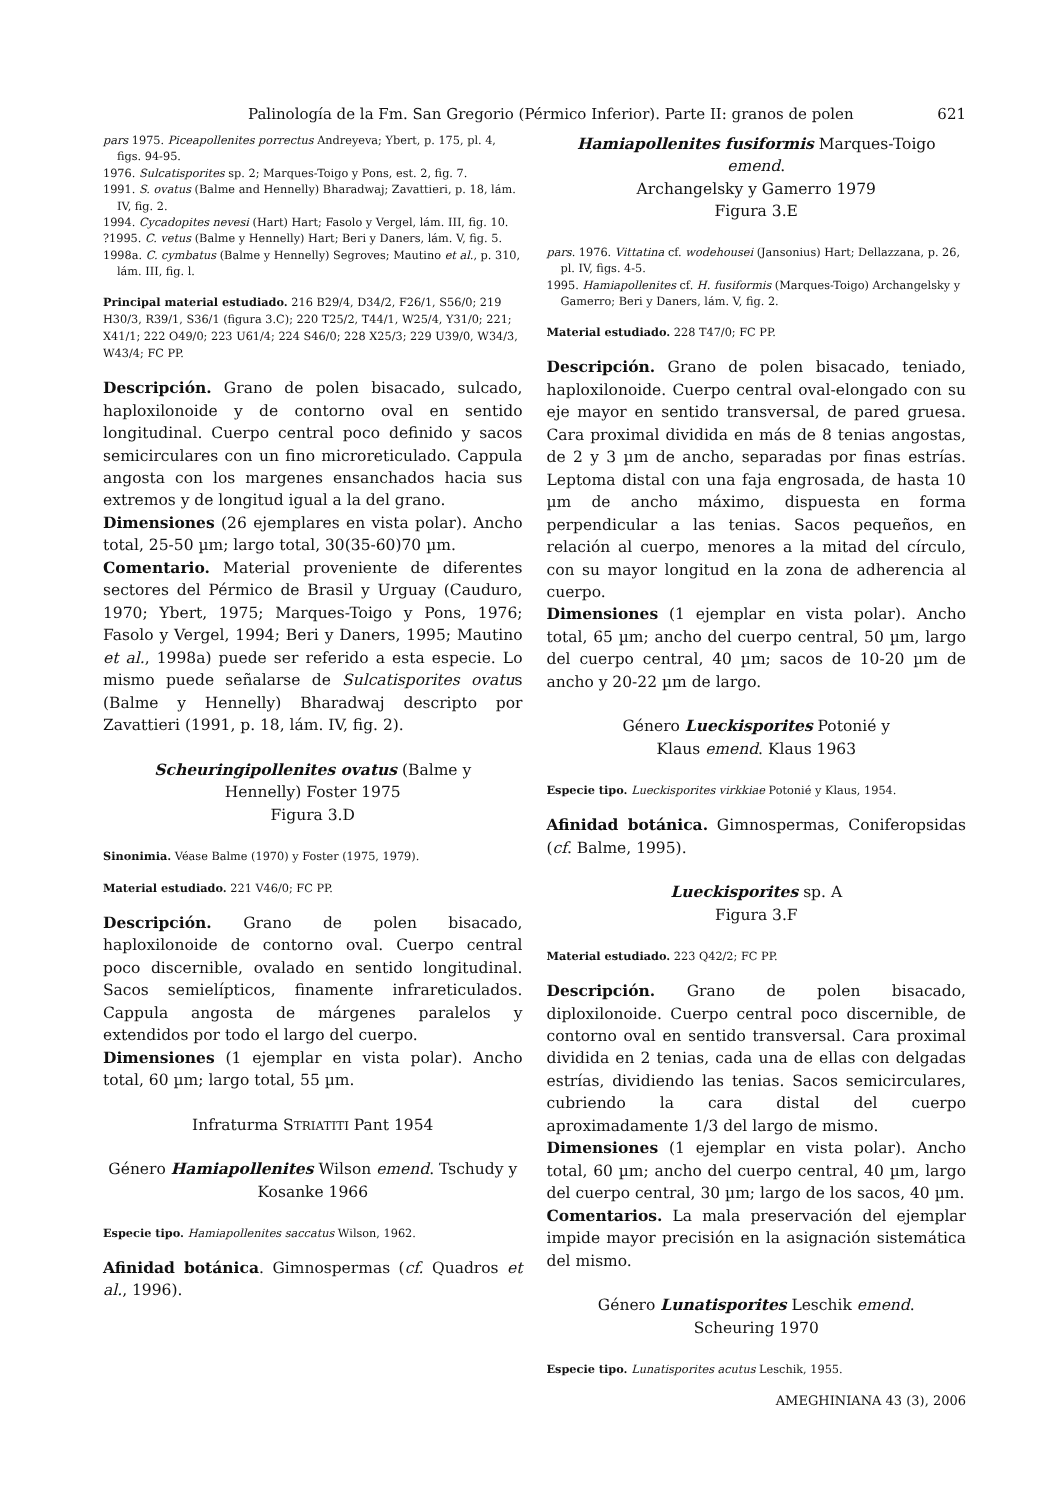Palinología de la Fm. San Gregorio (Pérmico Inferior). Parte II: granos de polen 621
pars 1975. Piceapollenites porrectus Andreyeva; Ybert, p. 175, pl. 4, figs. 94-95.
1976. Sulcatisporites sp. 2; Marques-Toigo y Pons, est. 2, fig. 7.
1991. S. ovatus (Balme and Hennelly) Bharadwaj; Zavattieri, p. 18, lám. IV, fig. 2.
1994. Cycadopites nevesi (Hart) Hart; Fasolo y Vergel, lám. III, fig. 10.
?1995. C. vetus (Balme y Hennelly) Hart; Beri y Daners, lám. V, fig. 5.
1998a. C. cymbatus (Balme y Hennelly) Segroves; Mautino et al., p. 310, lám. III, fig. l.
Principal material estudiado. 216 B29/4, D34/2, F26/1, S56/0; 219 H30/3, R39/1, S36/1 (figura 3.C); 220 T25/2, T44/1, W25/4, Y31/0; 221; X41/1; 222 O49/0; 223 U61/4; 224 S46/0; 228 X25/3; 229 U39/0, W34/3, W43/4; FC PP.
Descripción. Grano de polen bisacado, sulcado, haploxilonoide y de contorno oval en sentido longitudinal. Cuerpo central poco definido y sacos semicirculares con un fino microreticulado. Cappula angosta con los margenes ensanchados hacia sus extremos y de longitud igual a la del grano.
Dimensiones (26 ejemplares en vista polar). Ancho total, 25-50 µm; largo total, 30(35-60)70 µm.
Comentario. Material proveniente de diferentes sectores del Pérmico de Brasil y Urguay (Cauduro, 1970; Ybert, 1975; Marques-Toigo y Pons, 1976; Fasolo y Vergel, 1994; Beri y Daners, 1995; Mautino et al., 1998a) puede ser referido a esta especie. Lo mismo puede señalarse de Sulcatisporites ovatus (Balme y Hennelly) Bharadwaj descripto por Zavattieri (1991, p. 18, lám. IV, fig. 2).
Scheuringipollenites ovatus (Balme y
Hennelly) Foster 1975
Figura 3.D
Sinonimia. Véase Balme (1970) y Foster (1975, 1979).
Material estudiado. 221 V46/0; FC PP.
Descripción. Grano de polen bisacado, haploxilonoide de contorno oval. Cuerpo central poco discernible, ovalado en sentido longitudinal. Sacos semielípticos, finamente infrareticulados. Cappula angosta de márgenes paralelos y extendidos por todo el largo del cuerpo.
Dimensiones (1 ejemplar en vista polar). Ancho total, 60 µm; largo total, 55 µm.
Infraturma STRIATITI Pant 1954
Género Hamiapollenites Wilson emend. Tschudy y Kosanke 1966
Especie tipo. Hamiapollenites saccatus Wilson, 1962.
Afinidad botánica. Gimnospermas (cf. Quadros et al., 1996).
Hamiapollenites fusiformis Marques-Toigo emend.
Archangelsky y Gamerro 1979
Figura 3.E
pars. 1976. Vittatina cf. wodehousei (Jansonius) Hart; Dellazzana, p. 26, pl. IV, figs. 4-5.
1995. Hamiapollenites cf. H. fusiformis (Marques-Toigo) Archangelsky y Gamerro; Beri y Daners, lám. V, fig. 2.
Material estudiado. 228 T47/0; FC PP.
Descripción. Grano de polen bisacado, teniado, haploxilonoide. Cuerpo central oval-elongado con su eje mayor en sentido transversal, de pared gruesa. Cara proximal dividida en más de 8 tenias angostas, de 2 y 3 µm de ancho, separadas por finas estrías. Leptoma distal con una faja engrosada, de hasta 10 µm de ancho máximo, dispuesta en forma perpendicular a las tenias. Sacos pequeños, en relación al cuerpo, menores a la mitad del círculo, con su mayor longitud en la zona de adherencia al cuerpo.
Dimensiones (1 ejemplar en vista polar). Ancho total, 65 µm; ancho del cuerpo central, 50 µm, largo del cuerpo central, 40 µm; sacos de 10-20 µm de ancho y 20-22 µm de largo.
Género Lueckisporites Potonié y
Klaus emend. Klaus 1963
Especie tipo. Lueckisporites virkkiae Potonié y Klaus, 1954.
Afinidad botánica. Gimnospermas, Coniferopsidas (cf. Balme, 1995).
Lueckisporites sp. A
Figura 3.F
Material estudiado. 223 Q42/2; FC PP.
Descripción. Grano de polen bisacado, diploxilonoide. Cuerpo central poco discernible, de contorno oval en sentido transversal. Cara proximal dividida en 2 tenias, cada una de ellas con delgadas estrías, dividiendo las tenias. Sacos semicirculares, cubriendo la cara distal del cuerpo aproximadamente 1/3 del largo de mismo.
Dimensiones (1 ejemplar en vista polar). Ancho total, 60 µm; ancho del cuerpo central, 40 µm, largo del cuerpo central, 30 µm; largo de los sacos, 40 µm.
Comentarios. La mala preservación del ejemplar impide mayor precisión en la asignación sistemática del mismo.
Género Lunatisporites Leschik emend.
Scheuring 1970
Especie tipo. Lunatisporites acutus Leschik, 1955.
AMEGHINIANA 43 (3), 2006